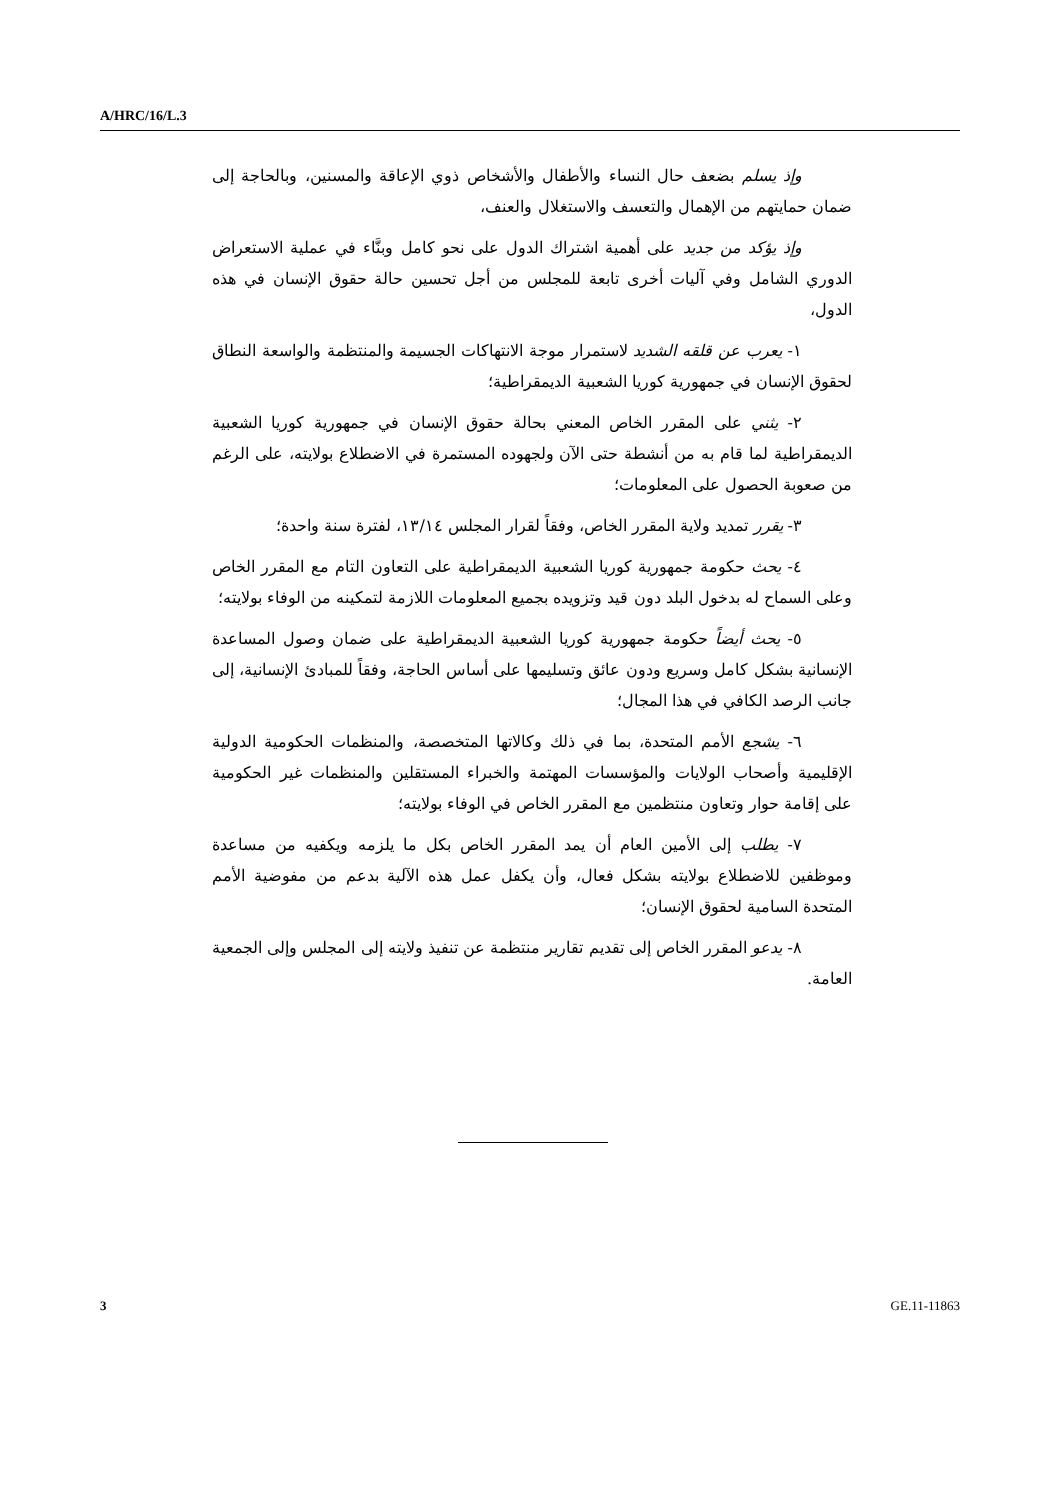A/HRC/16/L.3
وإذ يسلم بضعف حال النساء والأطفال والأشخاص ذوي الإعاقة والمسنين، وبالحاجة إلى ضمان حمايتهم من الإهمال والتعسف والاستغلال والعنف،
وإذ يؤكد من جديد على أهمية اشتراك الدول على نحو كامل وبنَّاء في عملية الاستعراض الدوري الشامل وفي آليات أخرى تابعة للمجلس من أجل تحسين حالة حقوق الإنسان في هذه الدول،
١- يعرب عن قلقه الشديد لاستمرار موجة الانتهاكات الجسيمة والمنتظمة والواسعة النطاق لحقوق الإنسان في جمهورية كوريا الشعبية الديمقراطية؛
٢- يثني على المقرر الخاص المعني بحالة حقوق الإنسان في جمهورية كوريا الشعبية الديمقراطية لما قام به من أنشطة حتى الآن ولجهوده المستمرة في الاضطلاع بولايته، على الرغم من صعوبة الحصول على المعلومات؛
٣- يقرر تمديد ولاية المقرر الخاص، وفقاً لقرار المجلس ١٣/١٤، لفترة سنة واحدة؛
٤- يحث حكومة جمهورية كوريا الشعبية الديمقراطية على التعاون التام مع المقرر الخاص وعلى السماح له بدخول البلد دون قيد وتزويده بجميع المعلومات اللازمة لتمكينه من الوفاء بولايته؛
٥- يحث أيضاً حكومة جمهورية كوريا الشعبية الديمقراطية على ضمان وصول المساعدة الإنسانية بشكل كامل وسريع ودون عائق وتسليمها على أساس الحاجة، وفقاً للمبادئ الإنسانية، إلى جانب الرصد الكافي في هذا المجال؛
٦- يشجع الأمم المتحدة، بما في ذلك وكالاتها المتخصصة، والمنظمات الحكومية الدولية الإقليمية وأصحاب الولايات والمؤسسات المهتمة والخبراء المستقلين والمنظمات غير الحكومية على إقامة حوار وتعاون منتظمين مع المقرر الخاص في الوفاء بولايته؛
٧- يطلب إلى الأمين العام أن يمد المقرر الخاص بكل ما يلزمه ويكفيه من مساعدة وموظفين للاضطلاع بولايته بشكل فعال، وأن يكفل عمل هذه الآلية بدعم من مفوضية الأمم المتحدة السامية لحقوق الإنسان؛
٨- يدعو المقرر الخاص إلى تقديم تقارير منتظمة عن تنفيذ ولايته إلى المجلس وإلى الجمعية العامة.
3 GE.11-11863